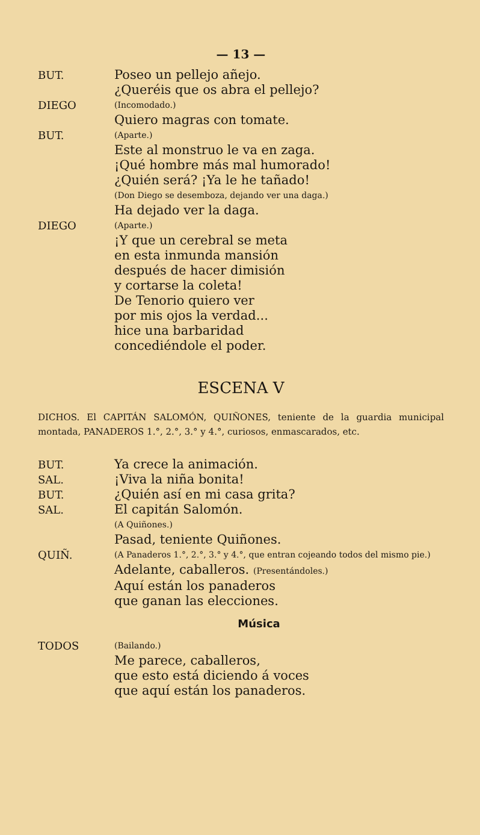— 13 —
BUT.
Poseo un pellejo añejo.
¿Queréis que os abra el pellejo?
DIEGO
(Incomodado.)
Quiero magras con tomate.
BUT.
(Aparte.)
Este al monstruo le va en zaga.
¡Qué hombre más mal humorado!
¿Quién será? ¡Ya le he tañado!
(Don Diego se desemboza, dejando ver una daga.)
Ha dejado ver la daga.
DIEGO
(Aparte.)
¡Y que un cerebral se meta
en esta inmunda mansión
después de hacer dimisión
y cortarse la coleta!
De Tenorio quiero ver
por mis ojos la verdad...
hice una barbaridad
concediéndole el poder.
ESCENA V
DICHOS. El CAPITÁN SALOMÓN, QUIÑONES, teniente de la guardia municipal montada, PANADEROS 1.°, 2.°, 3.° y 4.°, curiosos, enmascarados, etc.
BUT.
Ya crece la animación.
SAL.
¡Viva la niña bonita!
BUT.
¿Quién así en mi casa grita?
SAL.
El capitán Salomón.
(A Quiñones.)
Pasad, teniente Quiñones.
QUIÑ.
(A Panaderos 1.°, 2.°, 3.° y 4.°, que entran cojeando todos del mismo pie.)
Adelante, caballeros. (Presentándoles.)
Aquí están los panaderos
que ganan las elecciones.
Música
TODOS
(Bailando.)
Me parece, caballeros,
que esto está diciendo á voces
que aquí están los panaderos.